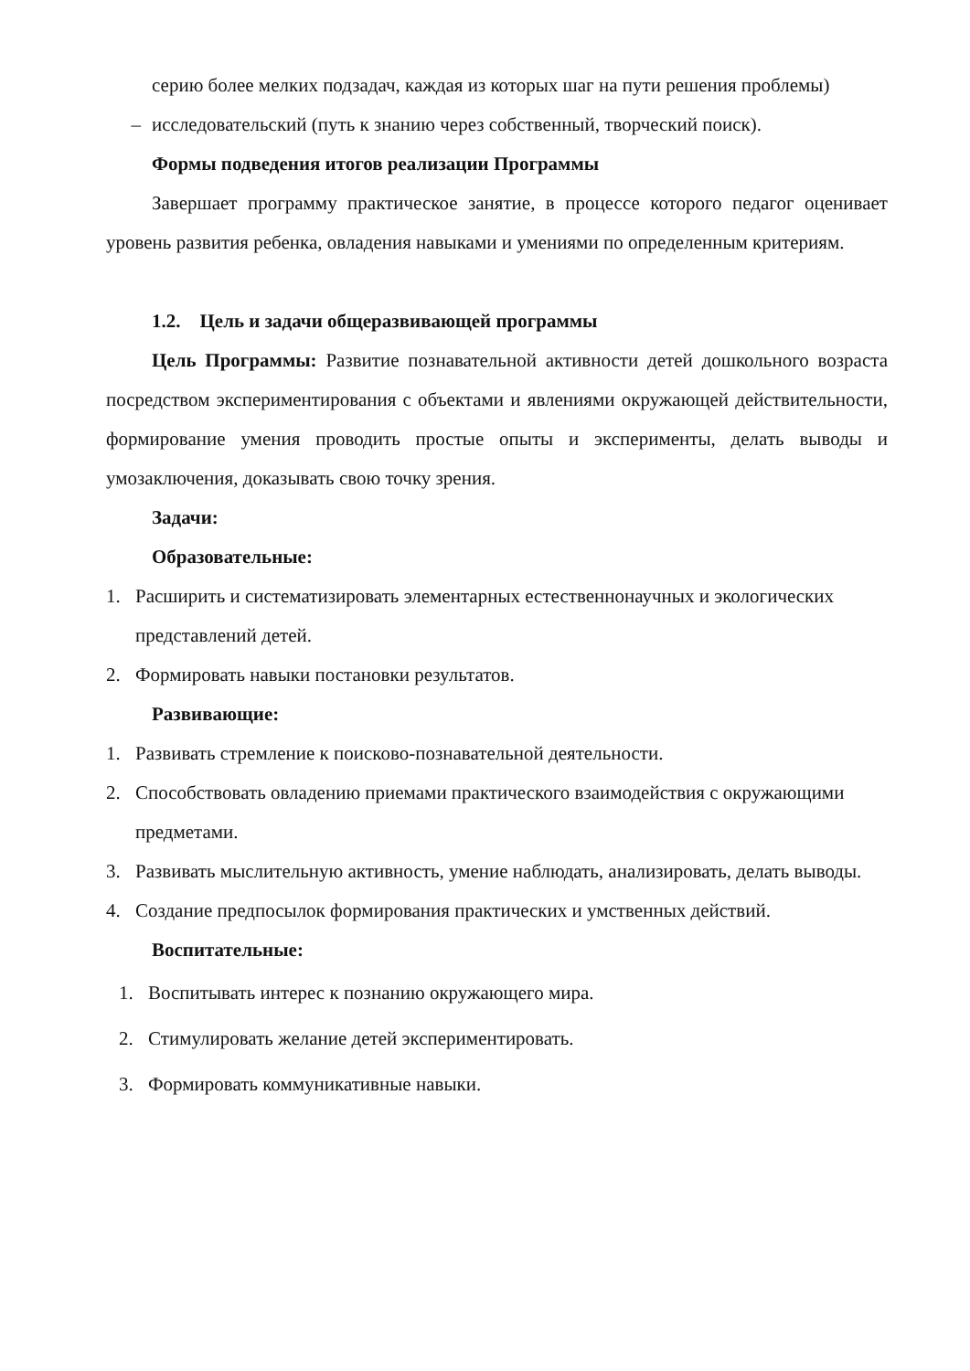серию более мелких подзадач, каждая из которых шаг на пути решения проблемы)
– исследовательский (путь к знанию через собственный, творческий поиск).
Формы подведения итогов реализации Программы
Завершает программу практическое занятие, в процессе которого педагог оценивает уровень развития ребенка, овладения навыками и умениями по определенным критериям.
1.2. Цель и задачи общеразвивающей программы
Цель Программы: Развитие познавательной активности детей дошкольного возраста посредством экспериментирования с объектами и явлениями окружающей действительности, формирование умения проводить простые опыты и эксперименты, делать выводы и умозаключения, доказывать свою точку зрения.
Задачи:
Образовательные:
1. Расширить и систематизировать элементарных естественнонаучных и экологических представлений детей.
2. Формировать навыки постановки результатов.
Развивающие:
1. Развивать стремление к поисково-познавательной деятельности.
2. Способствовать овладению приемами практического взаимодействия с окружающими предметами.
3. Развивать мыслительную активность, умение наблюдать, анализировать, делать выводы.
4. Создание предпосылок формирования практических и умственных действий.
Воспитательные:
1. Воспитывать интерес к познанию окружающего мира.
2. Стимулировать желание детей экспериментировать.
3. Формировать коммуникативные навыки.